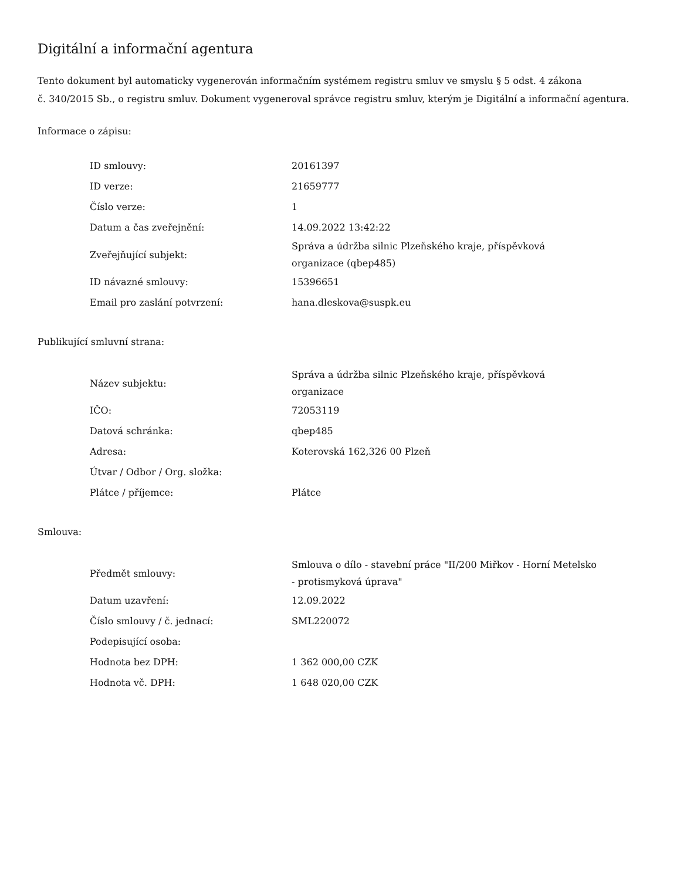Digitální a informační agentura
Tento dokument byl automaticky vygenerován informačním systémem registru smluv ve smyslu § 5 odst. 4 zákona
č. 340/2015 Sb., o registru smluv. Dokument vygeneroval správce registru smluv, kterým je Digitální a informační agentura.
Informace o zápisu:
| ID smlouvy: | 20161397 |
| ID verze: | 21659777 |
| Číslo verze: | 1 |
| Datum a čas zveřejnění: | 14.09.2022 13:42:22 |
| Zveřejňující subjekt: | Správa a údržba silnic Plzeňského kraje, příspěvková organizace (qbep485) |
| ID návazné smlouvy: | 15396651 |
| Email pro zaslání potvrzení: | hana.dleskova@suspk.eu |
Publikující smluvní strana:
| Název subjektu: | Správa a údržba silnic Plzeňského kraje, příspěvková organizace |
| IČO: | 72053119 |
| Datová schránka: | qbep485 |
| Adresa: | Koterovská 162,326 00 Plzeň |
| Útvar / Odbor / Org. složka: | |
| Plátce / příjemce: | Plátce |
Smlouva:
| Předmět smlouvy: | Smlouva o dílo - stavební práce "II/200 Miřkov - Horní Metelsko - protismyková úprava" |
| Datum uzavření: | 12.09.2022 |
| Číslo smlouvy / č. jednací: | SML220072 |
| Podepisující osoba: | |
| Hodnota bez DPH: | 1 362 000,00 CZK |
| Hodnota vč. DPH: | 1 648 020,00 CZK |